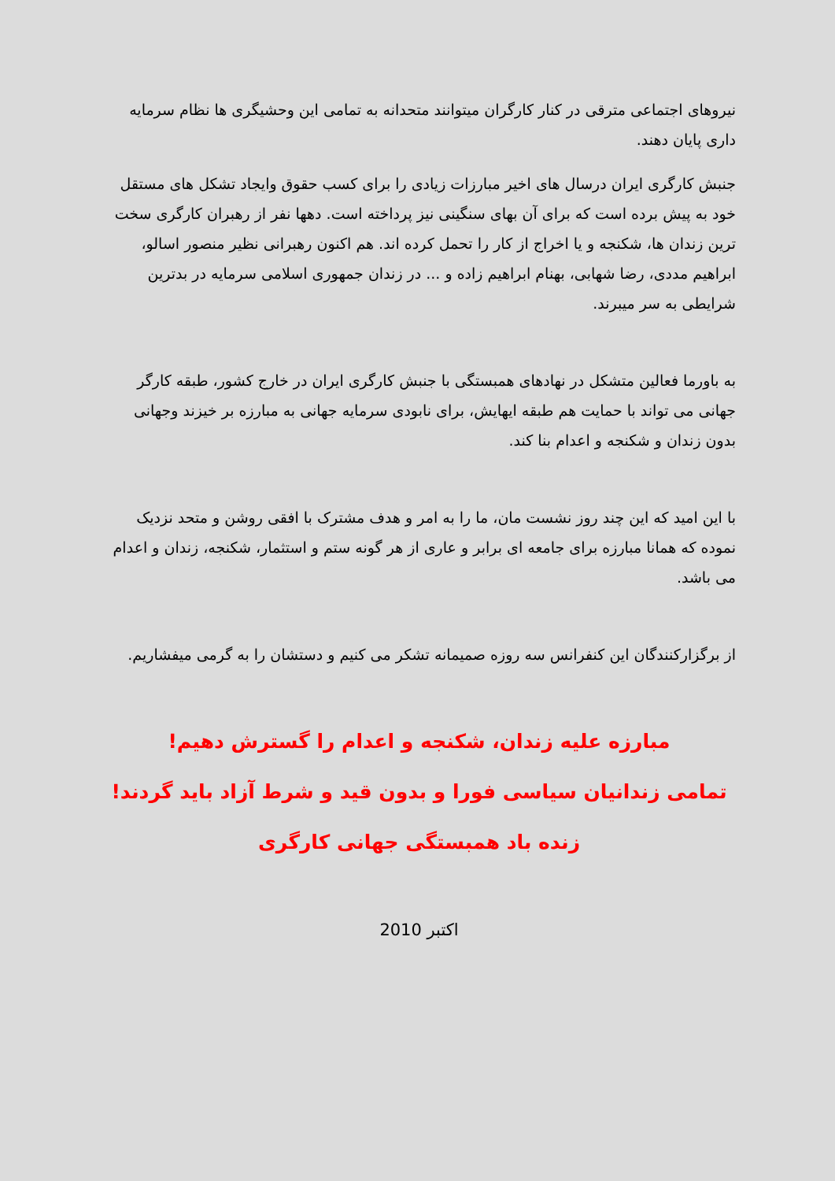نیروهای اجتماعی مترقی در کنار کارگران میتوانند متحدانه به تمامی این وحشیگری ها نظام سرمایه داری پایان دهند.
جنبش کارگری ایران درسال های اخیر مبارزات زیادی را برای کسب حقوق وایجاد تشکل های مستقل خود به پیش برده است که برای آن بهای سنگینی نیز پرداخته است. دهها نفر از رهبران کارگری سخت ترین زندان ها، شکنجه و یا اخراج از کار را تحمل کرده اند. هم اکنون رهبرانی نظیر منصور اسالو، ابراهیم مددی، رضا شهابی، بهنام ابراهیم زاده و ... در زندان جمهوری اسلامی سرمایه در بدترین شرایطی به سر میبرند.
به باورما فعالین متشکل در نهادهای همبستگی با جنبش کارگری ایران در خارج کشور، طبقه کارگر جهانی می تواند با حمایت هم طبقه ایهایش، برای نابودی سرمایه جهانی به مبارزه بر خیزند وجهانی بدون زندان و شکنجه و اعدام بنا کند.
با این امید که این چند روز نشست مان، ما را به امر و هدف مشترک با افقی روشن و متحد نزدیک نموده که همانا مبارزه برای جامعه ای برابر و عاری از هر گونه ستم و استثمار، شکنجه، زندان و اعدام می باشد.
از برگزارکنندگان این کنفرانس سه روزه صمیمانه تشکر می کنیم و دستشان را به گرمی میفشاریم.
مبارزه علیه زندان، شکنجه و اعدام را گسترش دهیم!
تمامی زندانیان سیاسی فورا و بدون قید و شرط آزاد باید گردند!
زنده باد همبستگی جهانی کارگری
اکتبر 2010